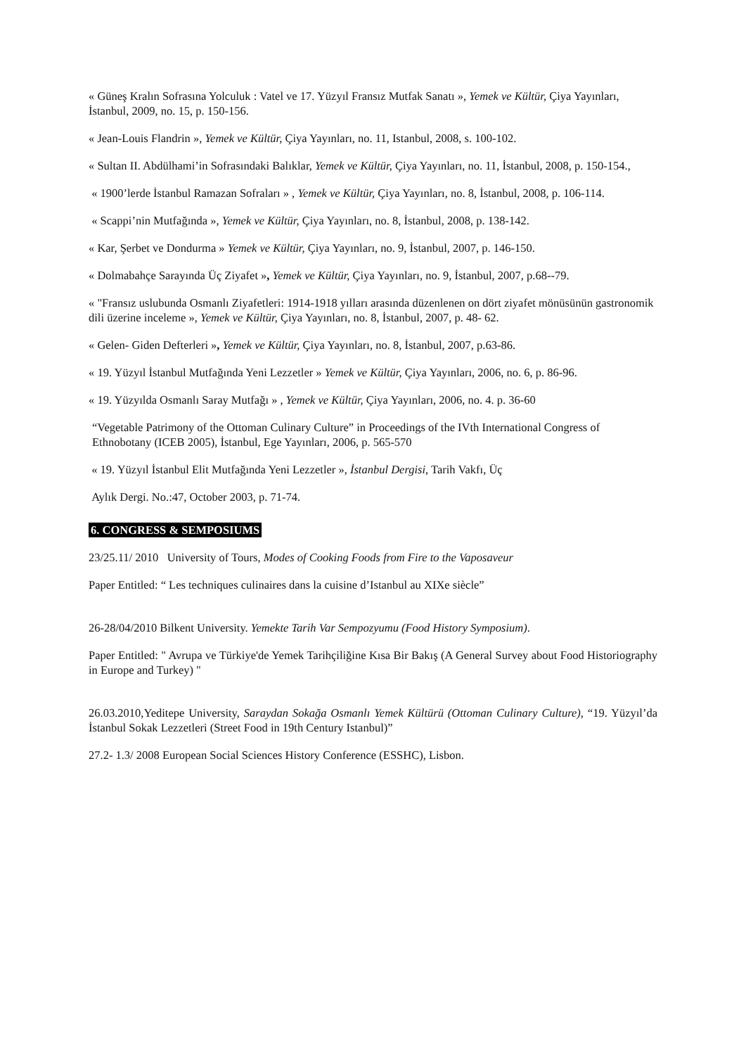« Güneş Kralın Sofrasına Yolculuk : Vatel ve 17. Yüzyıl Fransız Mutfak Sanatı », Yemek ve Kültür, Çiya Yayınları, İstanbul, 2009, no. 15, p. 150-156.
« Jean-Louis Flandrin », Yemek ve Kültür, Çiya Yayınları, no. 11, Istanbul, 2008, s. 100-102.
« Sultan II. Abdülhami’in Sofrasındaki Balıklar, Yemek ve Kültür, Çiya Yayınları, no. 11, İstanbul, 2008, p. 150-154.,
« 1900’lerde İstanbul Ramazan Sofraları » , Yemek ve Kültür, Çiya Yayınları, no. 8, İstanbul, 2008, p. 106-114.
« Scappi’nin Mutfağında », Yemek ve Kültür, Çiya Yayınları, no. 8, İstanbul, 2008, p. 138-142.
« Kar, Şerbet ve Dondurma » Yemek ve Kültür, Çiya Yayınları, no. 9, İstanbul, 2007, p. 146-150.
« Dolmabahçe Sarayında Üç Ziyafet », Yemek ve Kültür, Çiya Yayınları, no. 9, İstanbul, 2007, p.68--79.
« "Fransız uslubunda Osmanlı Ziyafetleri: 1914-1918 yılları arasında düzenlenen on dört ziyafet mönüsünün gastronomik dili üzerine inceleme », Yemek ve Kültür, Çiya Yayınları, no. 8, İstanbul, 2007, p. 48- 62.
« Gelen- Giden Defterleri », Yemek ve Kültür, Çiya Yayınları, no. 8, İstanbul, 2007, p.63-86.
« 19. Yüzyıl İstanbul Mutfağında Yeni Lezzetler » Yemek ve Kültür, Çiya Yayınları, 2006, no. 6, p. 86-96.
« 19. Yüzyılda Osmanlı Saray Mutfağı » , Yemek ve Kültür, Çiya Yayınları, 2006, no. 4. p. 36-60
“Vegetable Patrimony of the Ottoman Culinary Culture” in Proceedings of the IVth International Congress of Ethnobotany (ICEB 2005), İstanbul, Ege Yayınları, 2006, p. 565-570
« 19. Yüzyıl İstanbul Elit Mutfağında Yeni Lezzetler », İstanbul Dergisi, Tarih Vakfı, Üç
Aylık Dergi. No.:47, October 2003, p. 71-74.
6. CONGRESS & SEMPOSIUMS
23/25.11/ 2010 University of Tours, Modes of Cooking Foods from Fire to the Vaposaveur
Paper Entitled: “ Les techniques culinaires dans la cuisine d’Istanbul au XIXe siècle”
26-28/04/2010 Bilkent University. Yemekte Tarih Var Sempozyumu (Food History Symposium).
Paper Entitled: " Avrupa ve Türkiye'de Yemek Tarihçiliğine Kısa Bir Bakış (A General Survey about Food Historiography in Europe and Turkey) "
26.03.2010,Yeditepe University, Saraydan Sokağa Osmanlı Yemek Kültürü (Ottoman Culinary Culture), “19. Yüzyıl’da İstanbul Sokak Lezzetleri (Street Food in 19th Century Istanbul)”
27.2- 1.3/ 2008 European Social Sciences History Conference (ESSHC), Lisbon.